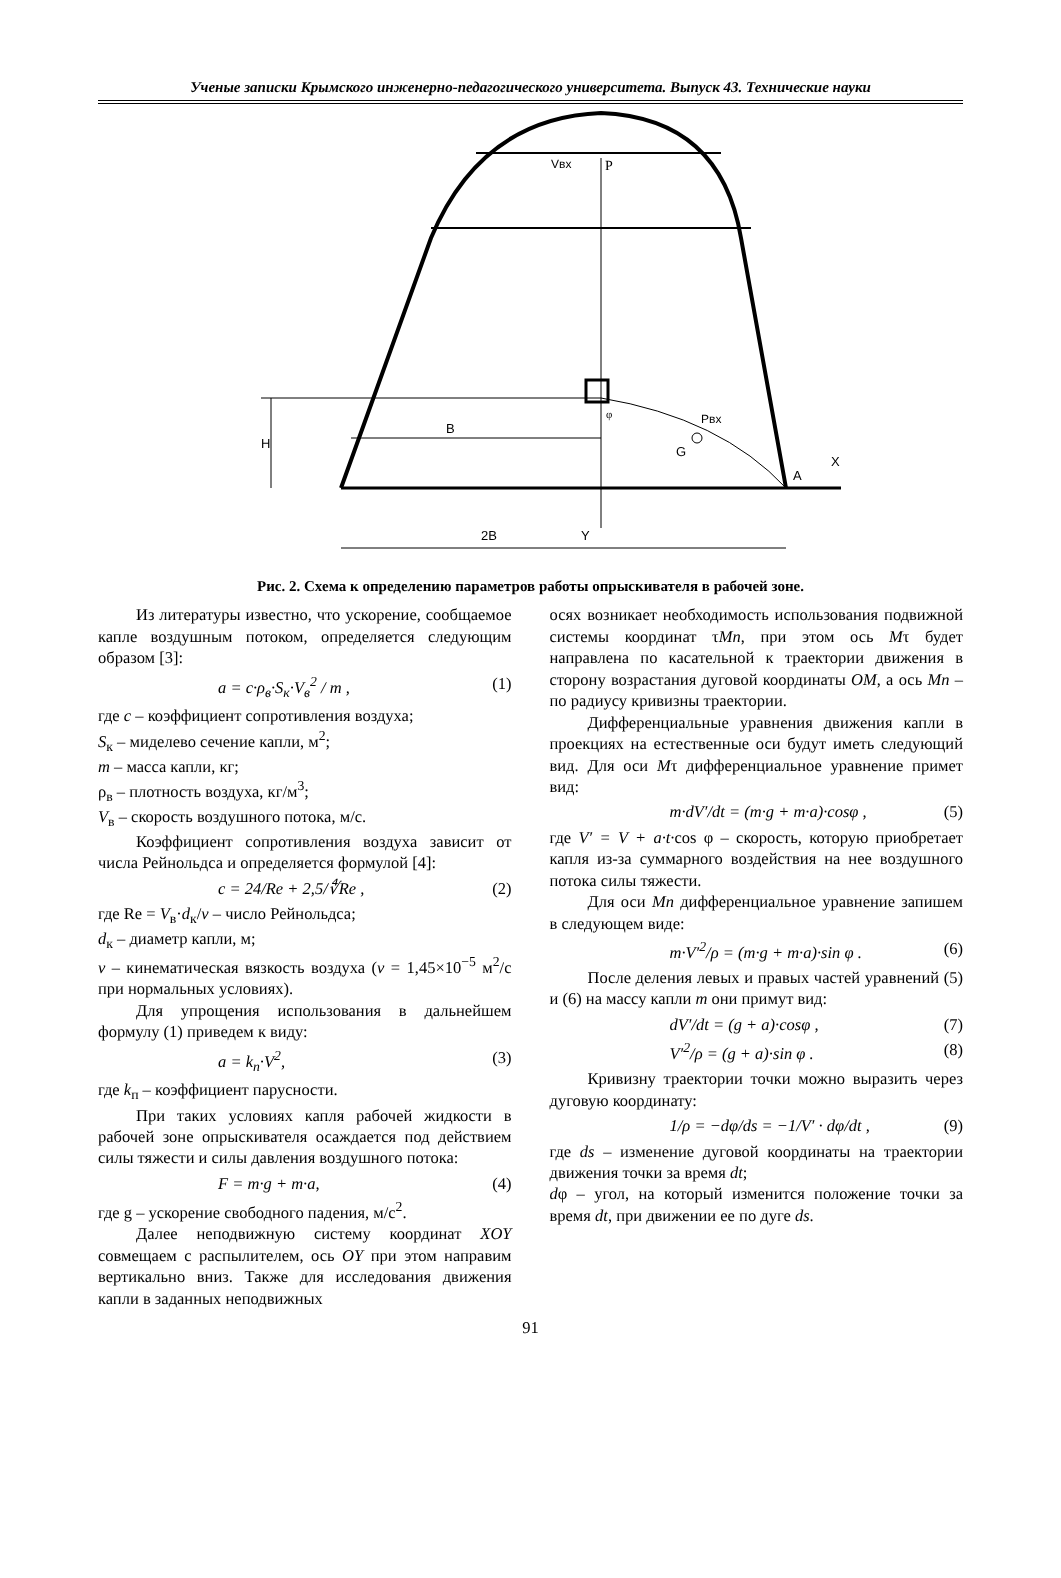Ученые записки Крымского инженерно-педагогического университета. Выпуск 43. Технические науки
Vвх
P
Pвх
G
H
B
A
X
2B
Y
φ
Рис. 2. Схема к определению параметров работы опрыскивателя в рабочей зоне.
Из литературы известно, что ускорение, сообщаемое капле воздушным потоком, определяется следующим образом [3]:
a = c·ρ<sub>в</sub>·S<sub>к</sub>·V<sub>в</sub><sup>2</sup> / m , (1)
где c – коэффициент сопротивления воздуха;
S<sub>к</sub> – миделево сечение капли, м<sup>2</sup>;
m – масса капли, кг;
ρ<sub>в</sub> – плотность воздуха, кг/м<sup>3</sup>;
V<sub>в</sub> – скорость воздушного потока, м/с.
Коэффициент сопротивления воздуха зависит от числа Рейнольдса и определяется формулой [4]:
c = 24/Re + 2,5/∜Re , (2)
где Re = V<sub>в</sub>·d<sub>к</sub>/ν – число Рейнольдса;
d<sub>к</sub> – диаметр капли, м;
ν – кинематическая вязкость воздуха (ν = 1,45×10<sup>−5</sup> м<sup>2</sup>/с при нормальных условиях).
Для упрощения использования в дальнейшем формулу (1) приведем к виду:
a = k<sub>п</sub>·V<sup>2</sup>, (3)
где k<sub>п</sub> – коэффициент парусности.
При таких условиях капля рабочей жидкости в рабочей зоне опрыскивателя осаждается под действием силы тяжести и силы давления воздушного потока:
F = m·g + m·a, (4)
где g – ускорение свободного падения, м/с<sup>2</sup>.
Далее неподвижную систему координат XOY совмещаем с распылителем, ось OY при этом направим вертикально вниз. Также для исследования движения капли в заданных неподвижных
осях возникает необходимость использования подвижной системы координат τMn, при этом ось Mτ будет направлена по касательной к траектории движения в сторону возрастания дуговой координаты OM, а ось Mn – по радиусу кривизны траектории.
Дифференциальные уравнения движения капли в проекциях на естественные оси будут иметь следующий вид. Для оси Mτ дифференциальное уравнение примет вид:
m·dV′/dt = (m·g + m·a)·cosφ , (5)
где V′ = V + a·t·cos φ – скорость, которую приобретает капля из-за суммарного воздействия на нее воздушного потока силы тяжести.
Для оси Mn дифференциальное уравнение запишем в следующем виде:
m·V′<sup>2</sup>/ρ = (m·g + m·a)·sin φ . (6)
После деления левых и правых частей уравнений (5) и (6) на массу капли m они примут вид:
dV′/dt = (g + a)·cosφ , (7)
V′<sup>2</sup>/ρ = (g + a)·sin φ . (8)
Кривизну траектории точки можно выразить через дуговую координату:
1/ρ = −dφ/ds = −1/V′ · dφ/dt , (9)
где ds – изменение дуговой координаты на траектории движения точки за время dt;
dφ – угол, на который изменится положение точки за время dt, при движении ее по дуге ds.
91